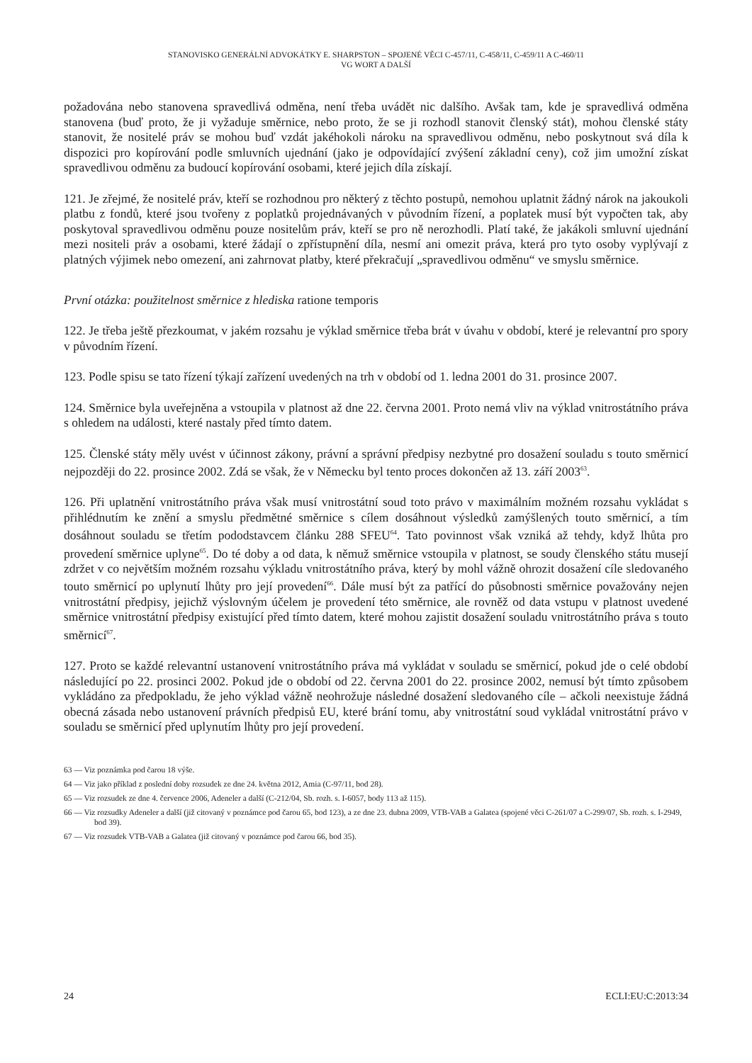STANOVISKO GENERÁLNÍ ADVOKÁTKY E. SHARPSTON – SPOJENÉ VĚCI C-457/11, C-458/11, C-459/11 A C-460/11
VG WORT A DALŠÍ
požadována nebo stanovena spravedlivá odměna, není třeba uvádět nic dalšího. Avšak tam, kde je spravedlivá odměna stanovena (buď proto, že ji vyžaduje směrnice, nebo proto, že se ji rozhodl stanovit členský stát), mohou členské státy stanovit, že nositelé práv se mohou buď vzdát jakéhokoli nároku na spravedlivou odměnu, nebo poskytnout svá díla k dispozici pro kopírování podle smluvních ujednání (jako je odpovídající zvýšení základní ceny), což jim umožní získat spravedlivou odměnu za budoucí kopírování osobami, které jejich díla získají.
121. Je zřejmé, že nositelé práv, kteří se rozhodnou pro některý z těchto postupů, nemohou uplatnit žádný nárok na jakoukoli platbu z fondů, které jsou tvořeny z poplatků projednávaných v původním řízení, a poplatek musí být vypočten tak, aby poskytoval spravedlivou odměnu pouze nositelům práv, kteří se pro ně nerozhodli. Platí také, že jakákoli smluvní ujednání mezi nositeli práv a osobami, které žádají o zpřístupnění díla, nesmí ani omezit práva, která pro tyto osoby vyplývají z platných výjimek nebo omezení, ani zahrnovat platby, které překračují „spravedlivou odměnu“ ve smyslu směrnice.
První otázka: použitelnost směrnice z hlediska ratione temporis
122. Je třeba ještě přezkoumat, v jakém rozsahu je výklad směrnice třeba brát v úvahu v období, které je relevantní pro spory v původním řízení.
123. Podle spisu se tato řízení týkají zařízení uvedených na trh v období od 1. ledna 2001 do 31. prosince 2007.
124. Směrnice byla uveřejněna a vstoupila v platnost až dne 22. června 2001. Proto nemá vliv na výklad vnitrostátního práva s ohledem na události, které nastaly před tímto datem.
125. Členské státy měly uvést v účinnost zákony, právní a správní předpisy nezbytné pro dosažení souladu s touto směrnicí nejpozději do 22. prosince 2002. Zdá se však, že v Německu byl tento proces dokončen až 13. září 2003<sup>63</sup>.
126. Při uplatnění vnitrostátního práva však musí vnitrostátní soud toto právo v maximálním možném rozsahu vykládat s přihlédnutím ke znění a smyslu předmětné směrnice s cílem dosáhnout výsledků zamýšlených touto směrnicí, a tím dosáhnout souladu se třetím pododstavcem článku 288 SFEU<sup>64</sup>. Tato povinnost však vzniká až tehdy, když lhůta pro provedení směrnice uplyne<sup>65</sup>. Do té doby a od data, k němuž směrnice vstoupila v platnost, se soudy členského státu musejí zdržet v co největším možném rozsahu výkladu vnitrostátního práva, který by mohl vážně ohrozit dosažení cíle sledovaného touto směrnicí po uplynutí lhůty pro její provedení<sup>66</sup>. Dále musí být za patřící do působnosti směrnice považovány nejen vnitrostátní předpisy, jejichž výslovným účelem je provedení této směrnice, ale rovněž od data vstupu v platnost uvedené směrnice vnitrostátní předpisy existující před tímto datem, které mohou zajistit dosažení souladu vnitrostátního práva s touto směrnicí<sup>67</sup>.
127. Proto se každé relevantní ustanovení vnitrostátního práva má vykládat v souladu se směrnicí, pokud jde o celé období následující po 22. prosinci 2002. Pokud jde o období od 22. června 2001 do 22. prosince 2002, nemusí být tímto způsobem vykládáno za předpokladu, že jeho výklad vážně neohrožuje následné dosažení sledovaného cíle – ačkoli neexistuje žádná obecná zásada nebo ustanovení právních předpisů EU, které brání tomu, aby vnitrostátní soud vykládal vnitrostátní právo v souladu se směrnicí před uplynutím lhůty pro její provedení.
63 — Viz poznámka pod čarou 18 výše.
64 — Viz jako příklad z poslední doby rozsudek ze dne 24. května 2012, Amia (C-97/11, bod 28).
65 — Viz rozsudek ze dne 4. července 2006, Adeneler a další (C-212/04, Sb. rozh. s. I-6057, body 113 až 115).
66 — Viz rozsudky Adeneler a další (již citovaný v poznámce pod čarou 65, bod 123), a ze dne 23. dubna 2009, VTB-VAB a Galatea (spojené věci C-261/07 a C-299/07, Sb. rozh. s. I-2949, bod 39).
67 — Viz rozsudek VTB-VAB a Galatea (již citovaný v poznámce pod čarou 66, bod 35).
24 ECLI:EU:C:2013:34